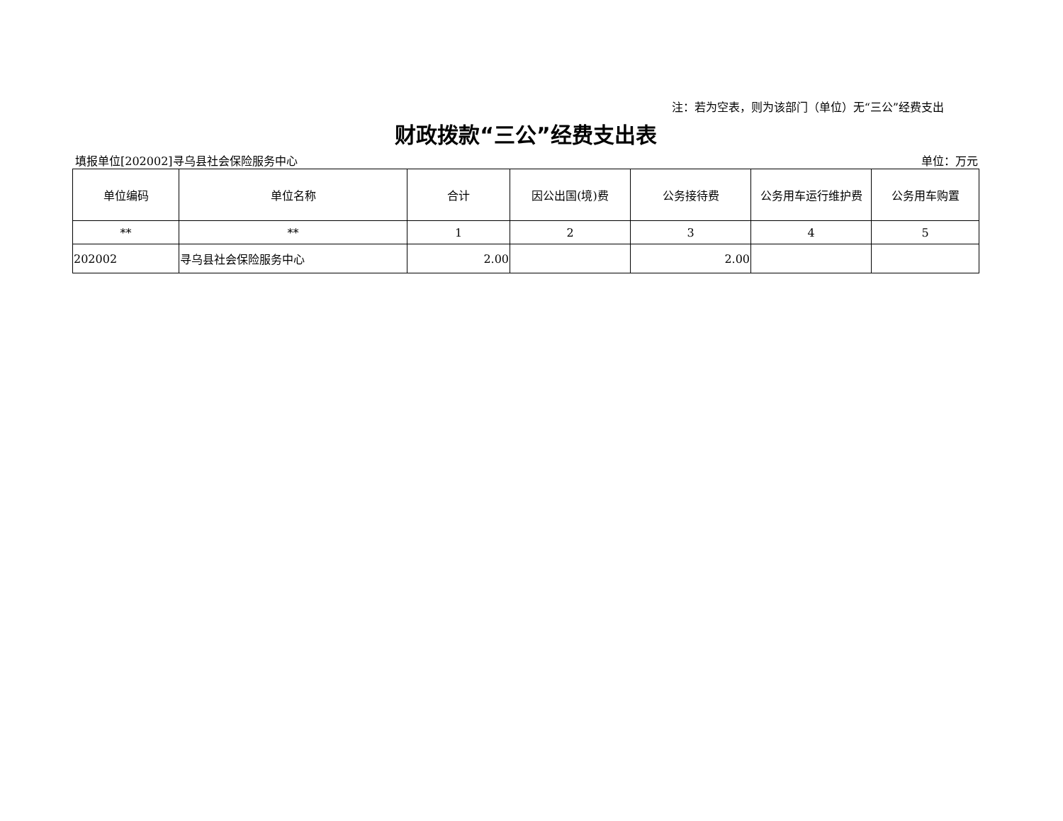注：若为空表，则为该部门（单位）无“三公”经费支出
财政拨款“三公”经费支出表
填报单位[202002]寻乌县社会保险服务中心 单位：万元
| 单位编码 | 单位名称 | 合计 | 因公出国(境)费 | 公务接待费 | 公务用车运行维护费 | 公务用车购置 |
| --- | --- | --- | --- | --- | --- | --- |
| ** | ** | 1 | 2 | 3 | 4 | 5 |
| 202002 | 寻乌县社会保险服务中心 | 2.00 | | 2.00 | | |